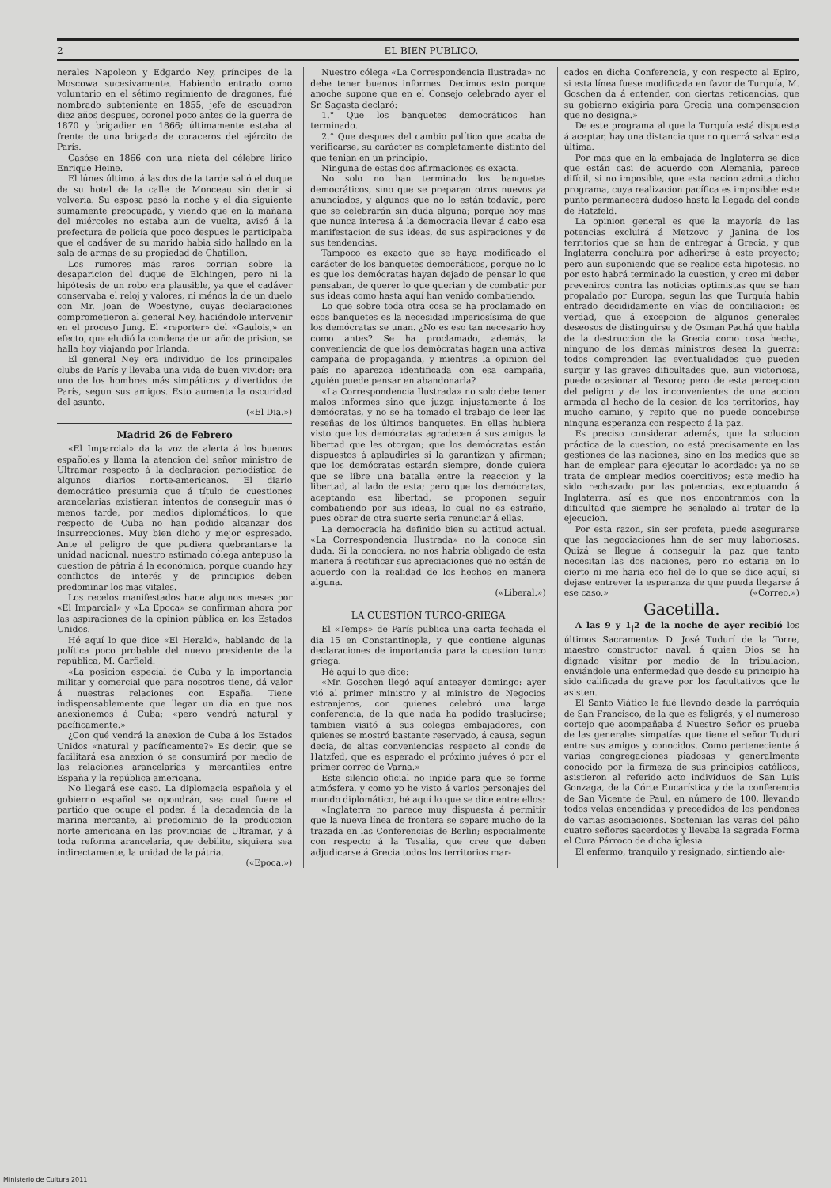2 EL BIEN PUBLICO.
nerales Napoleon y Edgardo Ney, príncipes de la Moscowa sucesivamente. Habiendo entrado como voluntario en el sétimo regimiento de dragones, fué nombrado subteniente en 1855, jefe de escuadron diez años despues, coronel poco antes de la guerra de 1870 y brigadier en 1866; últimamente estaba al frente de una brigada de coraceros del ejército de París.
Casóse en 1866 con una nieta del célebre lírico Enrique Heine.
El lúnes último, á las dos de la tarde salió el duque de su hotel de la calle de Monceau sin decir si volveria. Su esposa pasó la noche y el dia siguiente sumamente preocupada, y viendo que en la mañana del miércoles no estaba aun de vuelta, avisó á la prefectura de policía que poco despues le participaba que el cadáver de su marido habia sido hallado en la sala de armas de su propiedad de Chatillon.
Los rumores más raros corrian sobre la desaparicion del duque de Elchingen, pero ni la hipótesis de un robo era plausible, ya que el cadáver conservaba el reloj y valores, ni ménos la de un duelo con Mr. Joan de Woestyne, cuyas declaraciones comprometieron al general Ney, haciéndole intervenir en el proceso Jung. El «reporter» del «Gaulois,» en efecto, que eludió la condena de un año de prision, se halla hoy viajando por Irlanda.
El general Ney era indivíduo de los principales clubs de París y llevaba una vida de buen vividor: era uno de los hombres más simpáticos y divertidos de París, segun sus amigos. Esto aumenta la oscuridad del asunto.
(«El Dia.»)
Madrid 26 de Febrero
«El Imparcial» da la voz de alerta á los buenos españoles y llama la atencion del señor ministro de Ultramar respecto á la declaracion periodística de algunos diarios norte-americanos. El diario democrático presumia que á título de cuestiones arancelarias existieran intentos de conseguir mas ó menos tarde, por medios diplomáticos, lo que respecto de Cuba no han podido alcanzar dos insurrecciones. Muy bien dicho y mejor espresado. Ante el peligro de que pudiera quebrantarse la unidad nacional, nuestro estimado cólega antepuso la cuestion de pátria á la económica, porque cuando hay conflictos de interés y de principios deben predominar los mas vitales.
Los recelos manifestados hace algunos meses por «El Imparcial» y «La Epoca» se confirman ahora por las aspiraciones de la opinion pública en los Estados Unidos.
Hé aquí lo que dice «El Herald», hablando de la política poco probable del nuevo presidente de la república, M. Garfield.
«La posicion especial de Cuba y la importancia militar y comercial que para nosotros tiene, dá valor á nuestras relaciones con España. Tiene indispensablemente que llegar un dia en que nos anexionemos á Cuba; «pero vendrá natural y pacíficamente.»
¿Con qué vendrá la anexion de Cuba á los Estados Unidos «natural y pacíficamente?» Es decir, que se facilitará esa anexion ó se consumirá por medio de las relaciones arancelarias y mercantiles entre España y la república americana.
No llegará ese caso. La diplomacia española y el gobierno español se opondrán, sea cual fuere el partido que ocupe el poder, á la decadencia de la marina mercante, al predominio de la produccion norte americana en las provincias de Ultramar, y á toda reforma arancelaria, que debilite, siquiera sea indirectamente, la unidad de la pátria.
(«Epoca.»)
Nuestro cólega «La Correspondencia Ilustrada» no debe tener buenos informes. Decimos esto porque anoche supone que en el Consejo celebrado ayer el Sr. Sagasta declaró:
1.° Que los banquetes democráticos han terminado.
2.° Que despues del cambio político que acaba de verificarse, su carácter es completamente distinto del que tenian en un principio.
Ninguna de estas dos afirmaciones es exacta.
No solo no han terminado los banquetes democráticos, sino que se preparan otros nuevos ya anunciados, y algunos que no lo están todavía, pero que se celebrarán sin duda alguna; porque hoy mas que nunca interesa á la democracia llevar á cabo esa manifestacion de sus ideas, de sus aspiraciones y de sus tendencias.
Tampoco es exacto que se haya modificado el carácter de los banquetes democráticos, porque no lo es que los demócratas hayan dejado de pensar lo que pensaban, de querer lo que querian y de combatir por sus ideas como hasta aquí han venido combatiendo.
Lo que sobre toda otra cosa se ha proclamado en esos banquetes es la necesidad imperiosísima de que los demócratas se unan. ¿No es eso tan necesario hoy como antes? Se ha proclamado, además, la conveniencia de que los demócratas hagan una activa campaña de propaganda, y mientras la opinion del país no aparezca identificada con esa campaña, ¿quién puede pensar en abandonarla?
«La Correspondencia Ilustrada» no solo debe tener malos informes sino que juzga injustamente á los demócratas, y no se ha tomado el trabajo de leer las reseñas de los últimos banquetes. En ellas hubiera visto que los demócratas agradecen á sus amigos la libertad que les otorgan; que los demócratas están dispuestos á aplaudirles si la garantizan y afirman; que los demócratas estarán siempre, donde quiera que se libre una batalla entre la reaccion y la libertad, al lado de esta; pero que los demócratas, aceptando esa libertad, se proponen seguir combatiendo por sus ideas, lo cual no es estraño, pues obrar de otra suerte seria renunciar á ellas.
La democracia ha definido bien su actitud actual. «La Correspondencia Ilustrada» no la conoce sin duda. Si la conociera, no nos habria obligado de esta manera á rectificar sus apreciaciones que no están de acuerdo con la realidad de los hechos en manera alguna.
(«Liberal.»)
LA CUESTION TURCO-GRIEGA
El «Temps» de París publica una carta fechada el dia 15 en Constantinopla, y que contiene algunas declaraciones de importancia para la cuestion turco griega.
Hé aquí lo que dice:
«Mr. Goschen llegó aquí anteayer domingo: ayer vió al primer ministro y al ministro de Negocios estranjeros, con quienes celebró una larga conferencia, de la que nada ha podido traslucirse; tambien visitó á sus colegas embajadores, con quienes se mostró bastante reservado, á causa, segun decia, de altas conveniencias respecto al conde de Hatzfed, que es esperado el próximo juéves ó por el primer correo de Varna.»
Este silencio oficial no inpide para que se forme atmósfera, y como yo he visto á varios personajes del mundo diplomático, hé aquí lo que se dice entre ellos:
«Inglaterra no parece muy dispuesta á permitir que la nueva línea de frontera se separe mucho de la trazada en las Conferencias de Berlin; especialmente con respecto á la Tesalia, que cree que deben adjudicarse á Grecia todos los territorios mar-
cados en dicha Conferencia, y con respecto al Epiro, si esta línea fuese modificada en favor de Turquía, M. Goschen da á entender, con ciertas reticencias, que su gobierno exigiria para Grecia una compensacion que no designa.»
De este programa al que la Turquía está dispuesta á aceptar, hay una distancia que no querrá salvar esta última.
Por mas que en la embajada de Inglaterra se dice que están casi de acuerdo con Alemania, parece difícil, si no imposible, que esta nacion admita dicho programa, cuya realizacion pacífica es imposible: este punto permanecerá dudoso hasta la llegada del conde de Hatzfeld.
La opinion general es que la mayoría de las potencias excluirá á Metzovo y Janina de los territorios que se han de entregar á Grecia, y que Inglaterra concluirá por adherirse á este proyecto; pero aun suponiendo que se realice esta hipotesis, no por esto habrá terminado la cuestion, y creo mi deber preveniros contra las noticias optimistas que se han propalado por Europa, segun las que Turquía habia entrado decididamente en vías de conciliacion: es verdad, que á excepcion de algunos generales deseosos de distinguirse y de Osman Pachá que habla de la destruccion de la Grecia como cosa hecha, ninguno de los demás ministros desea la guerra: todos comprenden las eventualidades que pueden surgir y las graves dificultades que, aun victoriosa, puede ocasionar al Tesoro; pero de esta percepcion del peligro y de los inconvenientes de una accion armada al hecho de la cesion de los territorios, hay mucho camino, y repito que no puede concebirse ninguna esperanza con respecto á la paz.
Es preciso considerar además, que la solucion práctica de la cuestion, no está precisamente en las gestiones de las naciones, sino en los medios que se han de emplear para ejecutar lo acordado: ya no se trata de emplear medios coercitivos; este medio ha sido rechazado por las potencias, exceptuando á Inglaterra, así es que nos encontramos con la dificultad que siempre he señalado al tratar de la ejecucion.
Por esta razon, sin ser profeta, puede asegurarse que las negociaciones han de ser muy laboriosas. Quizá se llegue á conseguir la paz que tanto necesitan las dos naciones, pero no estaria en lo cierto ni me haria eco fiel de lo que se dice aquí, si dejase entrever la esperanza de que pueda llegarse á ese caso.» («Correo.»)
Gacetilla.
A las 9 y 1<sub>|</sub>2 de la noche de ayer recibió los últimos Sacramentos D. José Tudurí de la Torre, maestro constructor naval, á quien Dios se ha dignado visitar por medio de la tribulacion, enviándole una enfermedad que desde su principio ha sido calificada de grave por los facultativos que le asisten.
El Santo Viático le fué llevado desde la parróquia de San Francisco, de la que es feligrés, y el numeroso cortejo que acompañaba á Nuestro Señor es prueba de las generales simpatías que tiene el señor Tudurí entre sus amigos y conocidos. Como perteneciente á varias congregaciones piadosas y generalmente conocido por la firmeza de sus principios católicos, asistieron al referido acto individuos de San Luis Gonzaga, de la Córte Eucarística y de la conferencia de San Vicente de Paul, en número de 100, llevando todos velas encendidas y precedidos de los pendones de varias asociaciones. Sostenian las varas del pálio cuatro señores sacerdotes y llevaba la sagrada Forma el Cura Párroco de dicha iglesia.
El enfermo, tranquilo y resignado, sintiendo ale-
Ministerio de Cultura 2011